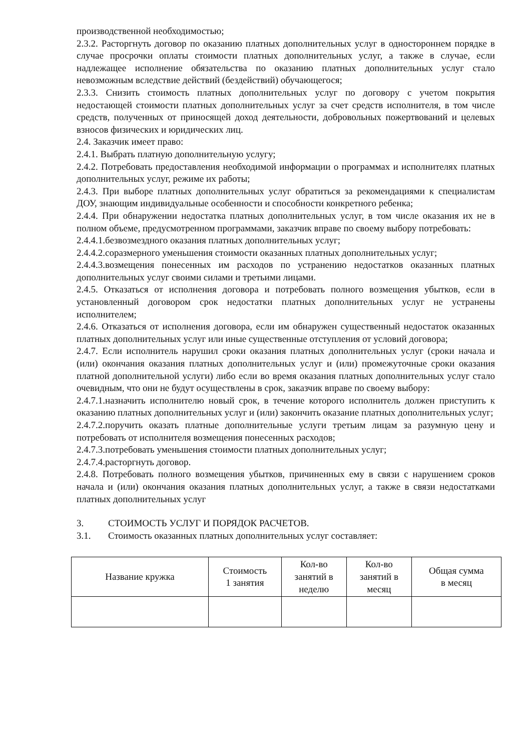производственной необходимостью;
2.3.2. Расторгнуть договор по оказанию платных дополнительных услуг в одностороннем порядке в случае просрочки оплаты стоимости платных дополнительных услуг, а также в случае, если надлежащее исполнение обязательства по оказанию платных дополнительных услуг стало невозможным вследствие действий (бездействий) обучающегося;
2.3.3. Снизить стоимость платных дополнительных услуг по договору с учетом покрытия недостающей стоимости платных дополнительных услуг за счет средств исполнителя, в том числе средств, полученных от приносящей доход деятельности, добровольных пожертвований и целевых взносов физических и юридических лиц.
2.4. Заказчик имеет право:
2.4.1. Выбрать платную дополнительную услугу;
2.4.2. Потребовать предоставления необходимой информации о программах и исполнителях платных дополнительных услуг, режиме их работы;
2.4.3. При выборе платных дополнительных услуг обратиться за рекомендациями к специалистам ДОУ, знающим индивидуальные особенности и способности конкретного ребенка;
2.4.4. При обнаружении недостатка платных дополнительных услуг, в том числе оказания их не в полном объеме, предусмотренном программами, заказчик вправе по своему выбору потребовать:
2.4.4.1.безвозмездного оказания платных дополнительных услуг;
2.4.4.2.соразмерного уменьшения стоимости оказанных платных дополнительных услуг;
2.4.4.3.возмещения понесенных им расходов по устранению недостатков оказанных платных дополнительных услуг своими силами и третьими лицами.
2.4.5. Отказаться от исполнения договора и потребовать полного возмещения убытков, если в установленный договором срок недостатки платных дополнительных услуг не устранены исполнителем;
2.4.6. Отказаться от исполнения договора, если им обнаружен существенный недостаток оказанных платных дополнительных услуг или иные существенные отступления от условий договора;
2.4.7. Если исполнитель нарушил сроки оказания платных дополнительных услуг (сроки начала и (или) окончания оказания платных дополнительных услуг и (или) промежуточные сроки оказания платной дополнительной услуги) либо если во время оказания платных дополнительных услуг стало очевидным, что они не будут осуществлены в срок, заказчик вправе по своему выбору:
2.4.7.1.назначить исполнителю новый срок, в течение которого исполнитель должен приступить к оказанию платных дополнительных услуг и (или) закончить оказание платных дополнительных услуг;
2.4.7.2.поручить оказать платные дополнительные услуги третьим лицам за разумную цену и потребовать от исполнителя возмещения понесенных расходов;
2.4.7.3.потребовать уменьшения стоимости платных дополнительных услуг;
2.4.7.4.расторгнуть договор.
2.4.8. Потребовать полного возмещения убытков, причиненных ему в связи с нарушением сроков начала и (или) окончания оказания платных дополнительных услуг, а также в связи недостатками платных дополнительных услуг
3. СТОИМОСТЬ УСЛУГ И ПОРЯДОК РАСЧЕТОВ.
3.1. Стоимость оказанных платных дополнительных услуг составляет:
| Название кружка | Стоимость 1 занятия | Кол-во занятий в неделю | Кол-во занятий в месяц | Общая сумма в месяц |
| --- | --- | --- | --- | --- |